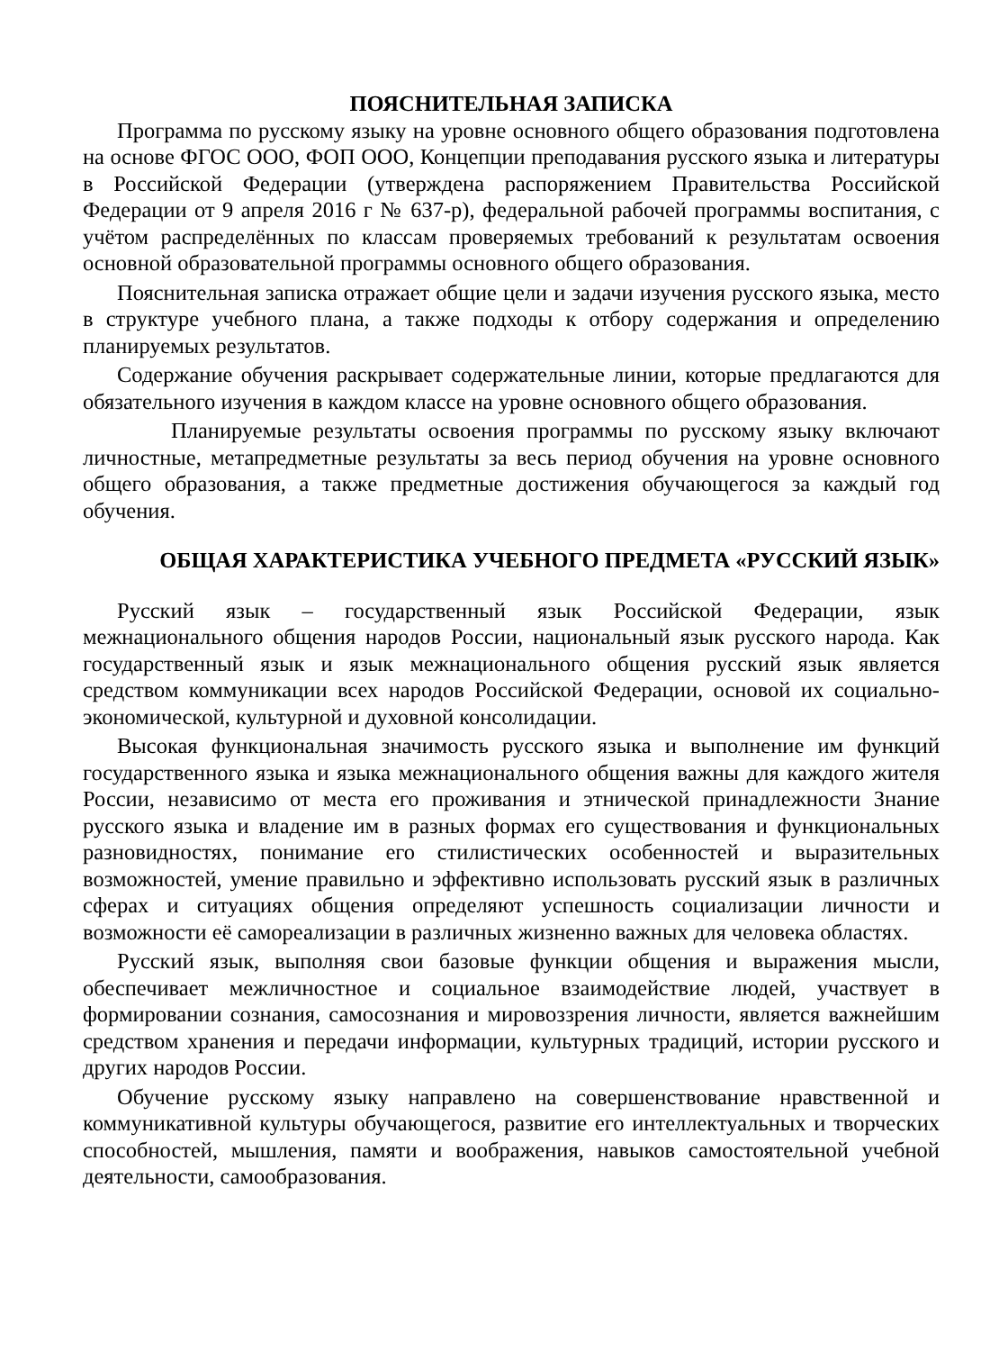ПОЯСНИТЕЛЬНАЯ ЗАПИСКА
Программа по русскому языку на уровне основного общего образования подготовлена на основе ФГОС ООО, ФОП ООО, Концепции преподавания русского языка и литературы в Российской Федерации (утверждена распоряжением Правительства Российской Федерации от 9 апреля 2016 г № 637-р), федеральной рабочей программы воспитания, с учётом распределённых по классам проверяемых требований к результатам освоения основной образовательной программы основного общего образования.
Пояснительная записка отражает общие цели и задачи изучения русского языка, место в структуре учебного плана, а также подходы к отбору содержания и определению планируемых результатов.
Содержание обучения раскрывает содержательные линии, которые предлагаются для обязательного изучения в каждом классе на уровне основного общего образования.
Планируемые результаты освоения программы по русскому языку включают личностные, метапредметные результаты за весь период обучения на уровне основного общего образования, а также предметные достижения обучающегося за каждый год обучения.
ОБЩАЯ ХАРАКТЕРИСТИКА УЧЕБНОГО ПРЕДМЕТА «РУССКИЙ ЯЗЫК»
Русский язык – государственный язык Российской Федерации, язык межнационального общения народов России, национальный язык русского народа. Как государственный язык и язык межнационального общения русский язык является средством коммуникации всех народов Российской Федерации, основой их социально-экономической, культурной и духовной консолидации.
Высокая функциональная значимость русского языка и выполнение им функций государственного языка и языка межнационального общения важны для каждого жителя России, независимо от места его проживания и этнической принадлежности Знание русского языка и владение им в разных формах его существования и функциональных разновидностях, понимание его стилистических особенностей и выразительных возможностей, умение правильно и эффективно использовать русский язык в различных сферах и ситуациях общения определяют успешность социализации личности и возможности её самореализации в различных жизненно важных для человека областях.
Русский язык, выполняя свои базовые функции общения и выражения мысли, обеспечивает межличностное и социальное взаимодействие людей, участвует в формировании сознания, самосознания и мировоззрения личности, является важнейшим средством хранения и передачи информации, культурных традиций, истории русского и других народов России.
Обучение русскому языку направлено на совершенствование нравственной и коммуникативной культуры обучающегося, развитие его интеллектуальных и творческих способностей, мышления, памяти и воображения, навыков самостоятельной учебной деятельности, самообразования.